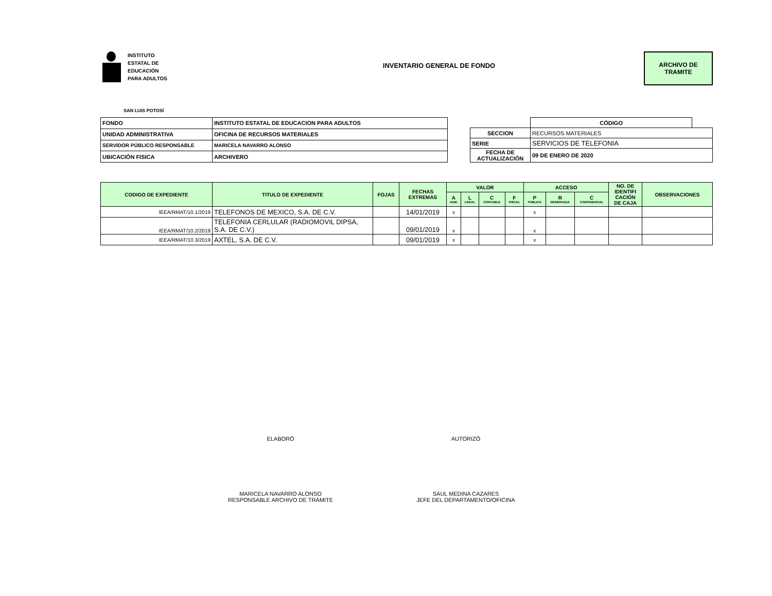INSTITUTO
ESTATAL DE
EDUCACIÓN
PARA ADULTOS
INVENTARIO GENERAL DE FONDO
ARCHIVO DE
TRAMITE
SAN LUIS POTOSÍ
| FONDO | INSTITUTO ESTATAL DE EDUCACION PARA ADULTOS |
| UNIDAD ADMINISTRATIVA | OFICINA DE RECURSOS MATERIALES |
| SERVIDOR PÚBLICO RESPONSABLE | MARICELA NAVARRO ALONSO |
| UBICACIÓN FISICA | ARCHIVERO |
| | CÓDIGO | |
| SECCION | RECURSOS MATERIALES | |
| SERIE | SERVICIOS DE TELEFONIA | |
| FECHA DE ACTUALIZACIÓN | 09 DE ENERO DE 2020 | |
| CODIGO DE EXPEDIENTE | TITULO DE EXPEDIENTE | FOJAS | FECHAS EXTREMAS | VALOR | | | | ACCESO | | | NO. DE IDENTIFI CACIÓN DE CAJA | OBSERVACIONES |
| --- | --- | --- | --- | --- | --- | --- | --- | --- | --- | --- | --- | --- |
| | | | | A ADM. | L LEGAL | C CONTABLE | F FISCAL | P PÚBLICA | R RESERVADA | C CONFIDENCIAL | | |
| IEEA/RMAT/10.1/2019 | TELEFONOS DE MEXICO, S.A. DE C.V. | | 14/01/2019 | x | | | | x | | | | |
| IEEA/RMAT/10.2/2019 | TELEFONIA CERLULAR (RADIOMOVIL DIPSA, S.A. DE C.V.) | | 09/01/2019 | x | | | | x | | | | |
| IEEA/RMAT/10.3/2019 | AXTEL, S.A. DE C.V. | | 09/01/2019 | x | | | | x | | | | |
ELABORÓ AUTORIZÓ
MARICELA NAVARRO ALONSO
RESPONSABLE ARCHIVO DE TRÁMITE
SAUL MEDINA CAZARES
JEFE DEL DEPARTAMENTO/OFICINA